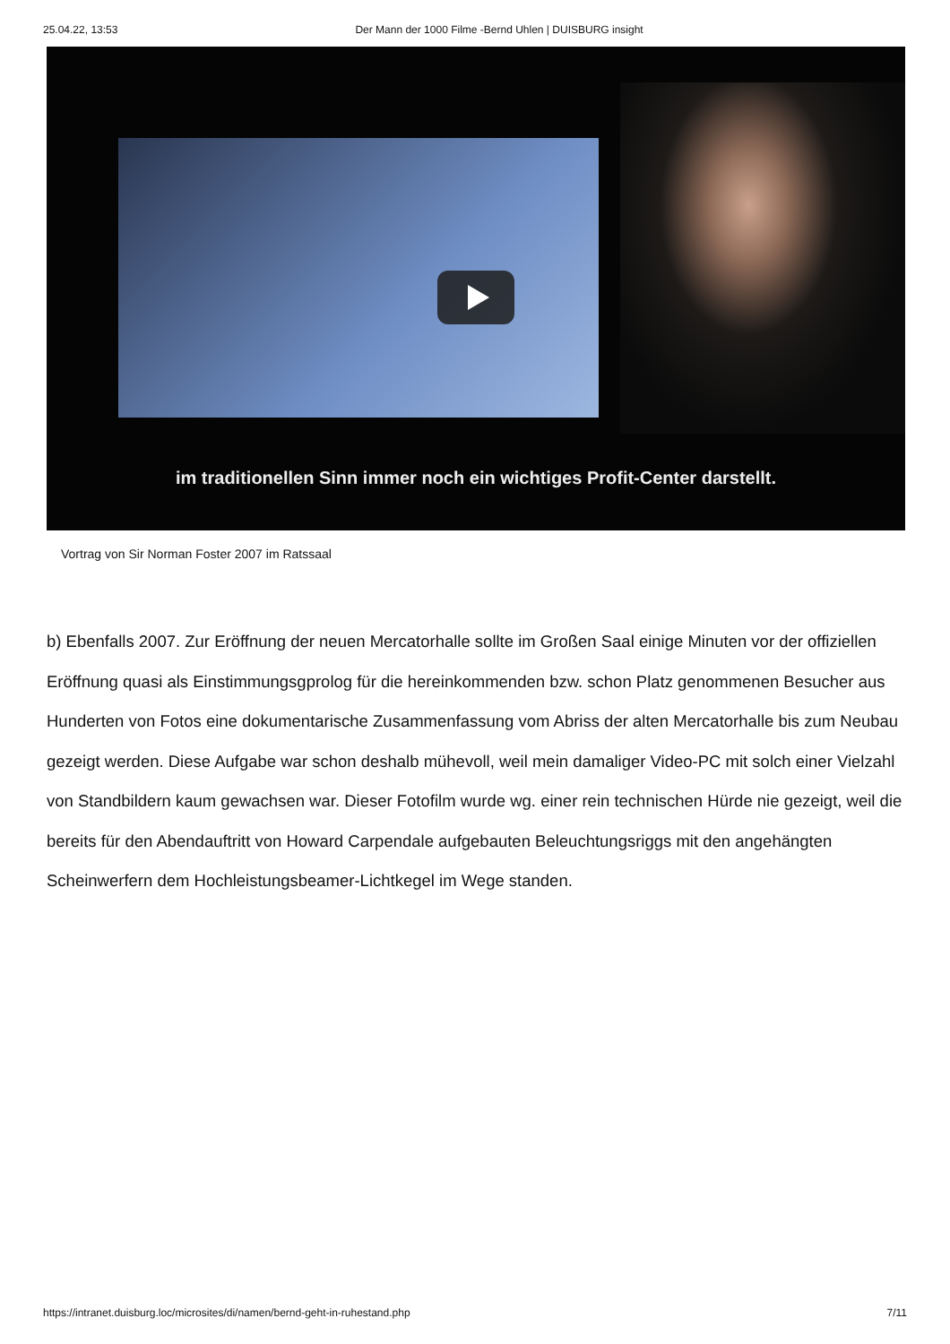25.04.22, 13:53 Der Mann der 1000 Filme -Bernd Uhlen | DUISBURG insight
im traditionellen Sinn immer noch ein wichtiges Profit-Center darstellt.
Vortrag von Sir Norman Foster 2007 im Ratssaal
b) Ebenfalls 2007. Zur Eröffnung der neuen Mercatorhalle sollte im Großen Saal einige Minuten vor der offiziellen Eröffnung quasi als Einstimmungsgprolog für die hereinkommenden bzw. schon Platz genommenen Besucher aus Hunderten von Fotos eine dokumentarische Zusammenfassung vom Abriss der alten Mercatorhalle bis zum Neubau gezeigt werden. Diese Aufgabe war schon deshalb mühevoll, weil mein damaliger Video-PC mit solch einer Vielzahl von Standbildern kaum gewachsen war. Dieser Fotofilm wurde wg. einer rein technischen Hürde nie gezeigt, weil die bereits für den Abendauftritt von Howard Carpendale aufgebauten Beleuchtungsriggs mit den angehängten Scheinwerfern dem Hochleistungsbeamer-Lichtkegel im Wege standen.
https://intranet.duisburg.loc/microsites/di/namen/bernd-geht-in-ruhestand.php 7/11